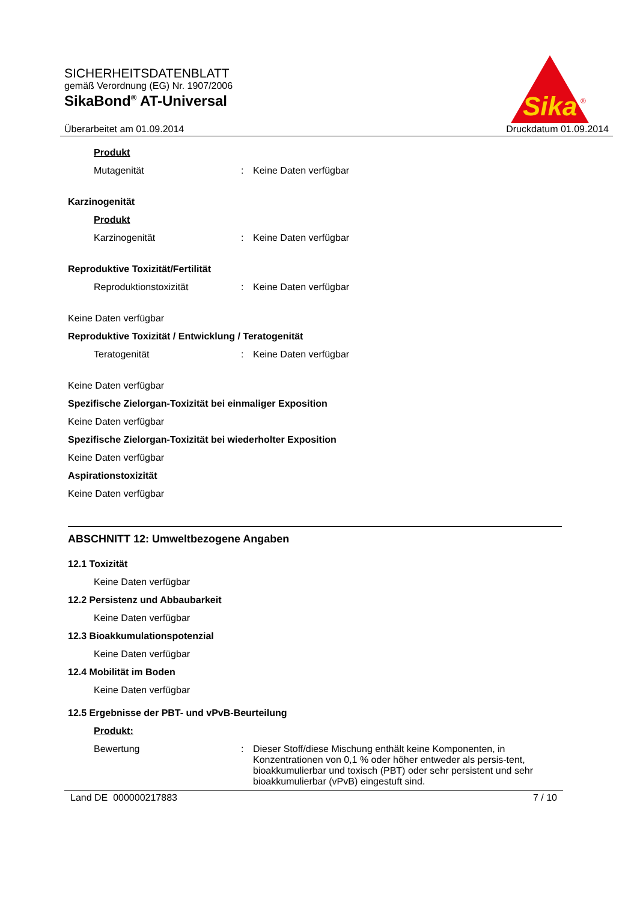Sika
®
SICHERHEITSDATENBLATT
gemäß Verordnung (EG) Nr. 1907/2006
SikaBond<sup>®</sup> AT-Universal
Überarbeitet am 01.09.2014 Druckdatum 01.09.2014
Produkt
Mutagenität: Keine Daten verfügbar
Karzinogenität
Produkt
Karzinogenität: Keine Daten verfügbar
Reproduktive Toxizität/Fertilität
Reproduktionstoxizität: Keine Daten verfügbar
Keine Daten verfügbar
Reproduktive Toxizität / Entwicklung / Teratogenität
Teratogenität: Keine Daten verfügbar
Keine Daten verfügbar
Spezifische Zielorgan-Toxizität bei einmaliger Exposition
Keine Daten verfügbar
Spezifische Zielorgan-Toxizität bei wiederholter Exposition
Keine Daten verfügbar
Aspirationstoxizität
Keine Daten verfügbar
ABSCHNITT 12: Umweltbezogene Angaben
12.1 Toxizität
Keine Daten verfügbar
12.2 Persistenz und Abbaubarkeit
Keine Daten verfügbar
12.3 Bioakkumulationspotenzial
Keine Daten verfügbar
12.4 Mobilität im Boden
Keine Daten verfügbar
12.5 Ergebnisse der PBT- und vPvB-Beurteilung
Produkt:
Bewertung: Dieser Stoff/diese Mischung enthält keine Komponenten, in Konzentrationen von 0,1 % oder höher entweder als persis-tent, bioakkumulierbar und toxisch (PBT) oder sehr persistent und sehr bioakkumulierbar (vPvB) eingestuft sind.
Land DE 000000217883 7 / 10